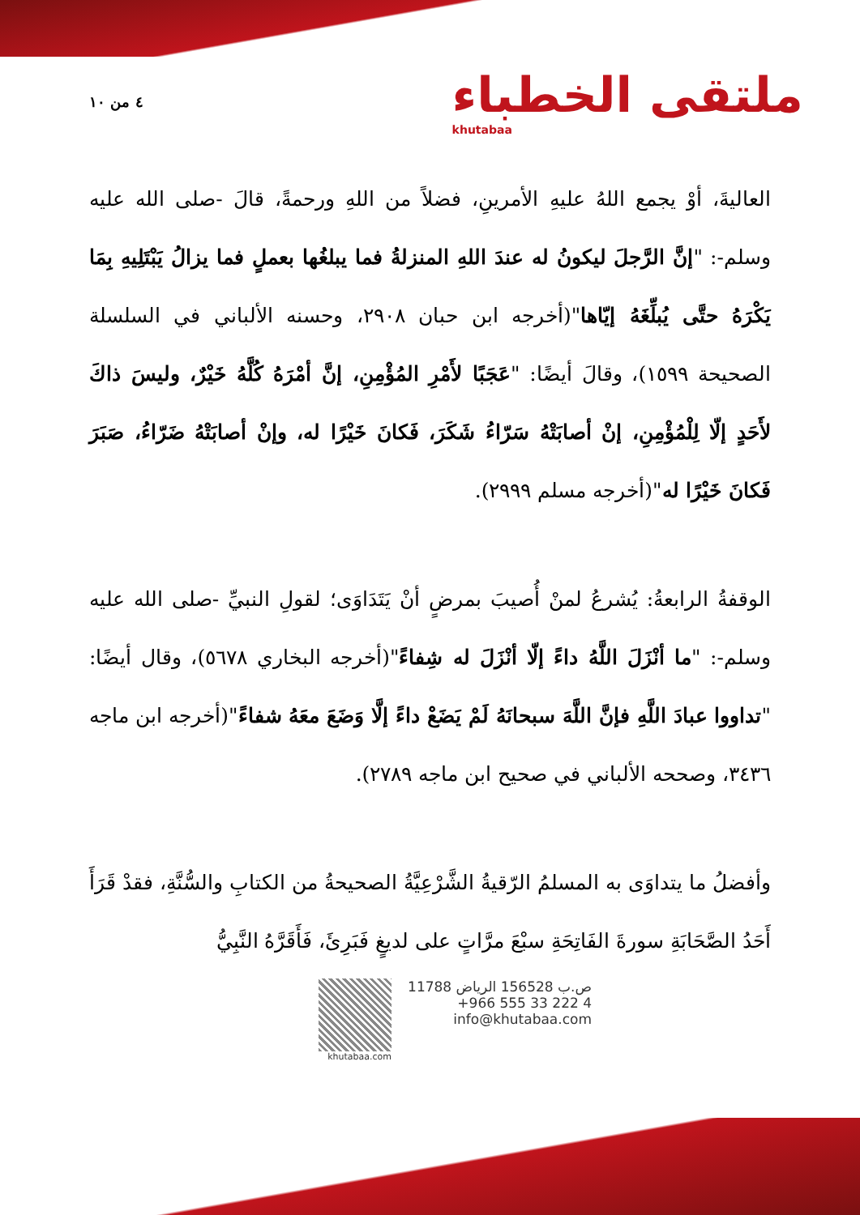٤ من ١٠
ملتقى الخطباء
khutabaa
العاليةَ، أوْ يجمع اللهُ عليهِ الأمرينِ، فضلاً من اللهِ ورحمةً، قالَ -صلى الله عليه وسلم-: "إنَّ الرَّجلَ ليكونُ له عندَ اللهِ المنزلةُ فما يبلغُها بعملٍ فما يزالُ يَبْتَلِيهِ بِمَا يَكْرَهُ حتَّى يُبلِّغَهُ إيّاها"(أخرجه ابن حبان ٢٩٠٨، وحسنه الألباني في السلسلة الصحيحة ١٥٩٩)، وقالَ أيضًا: "عَجَبًا لأَمْرِ المُؤْمِنِ، إنَّ أمْرَهُ كُلَّهُ خَيْرٌ، وليسَ ذاكَ لأَحَدٍ إلّا لِلْمُؤْمِنِ، إنْ أصابَتْهُ سَرّاءُ شَكَرَ، فَكانَ خَيْرًا له، وإنْ أصابَتْهُ ضَرّاءُ، صَبَرَ فَكانَ خَيْرًا له"(أخرجه مسلم ٢٩٩٩).
الوقفةُ الرابعةُ: يُشرعُ لمنْ أُصيبَ بمرضٍ أنْ يَتَدَاوَى؛ لقولِ النبيِّ -صلى الله عليه وسلم-: "ما أنْزَلَ اللَّهُ داءً إلّا أنْزَلَ له شِفاءً"(أخرجه البخاري ٥٦٧٨)، وقال أيضًا: "تداووا عبادَ اللَّهِ فإنَّ اللَّهَ سبحانَهُ لَمْ يَضَعْ داءً إلَّا وَضَعَ معَهُ شفاءً"(أخرجه ابن ماجه ٣٤٣٦، وصححه الألباني في صحيح ابن ماجه ٢٧٨٩).
وأفضلُ ما يتداوَى به المسلمُ الرّقيةُ الشَّرْعِيَّةُ الصحيحةُ من الكتابِ والسُّنَّةِ، فقدْ قَرَأَ أَحَدُ الصَّحَابَةِ سورةَ الفَاتِحَةِ سبْعَ مرَّاتٍ على لديغٍ فَبَرِئَ، فَأَقَرَّهُ النَّبِيُّ
ص.ب 156528 الرياض 11788
+966 555 33 222 4
info@khutabaa.com
khutabaa.com